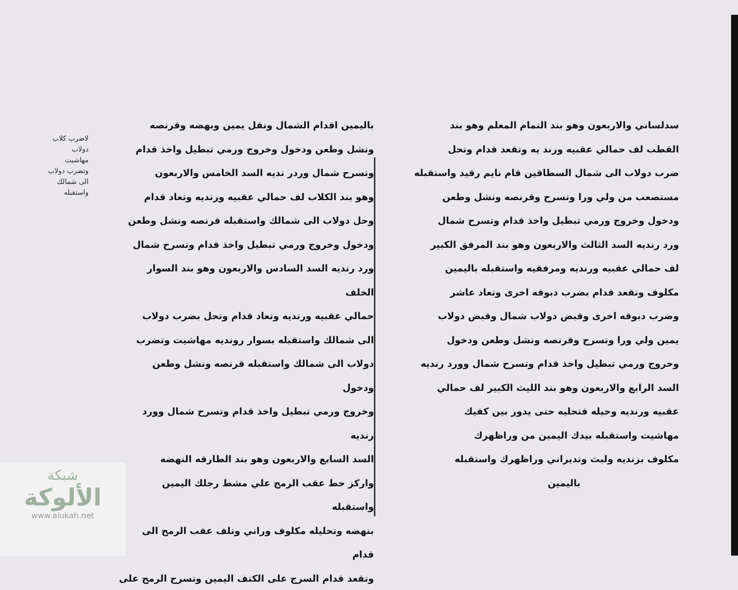سدلساني والاربعون وهو بند التمام المعلم وهو بند
القطب لف حمالي عقبيه ورند يه وتقعد قدام وتحل
ضرب دولاب الى شمال السطاقين قام نايم رقيد واستقبله
مستصعب من ولي ورا وتسرح وقرنصه ونشل وطعن
ودخول وخروج ورمي تبطيل واخذ قدام وتسرح شمال
ورد رنديه السد الثالث والاربعون وهو بند المرفق الكبير
لف حمالي عقبيه ورنديه ومرفقيه واستقبله باليمين
مكلوف ونقعد قدام بضرب دبوقه اخرى وتعاد عاشر
وضرب دبوقه اخرى وقبض دولاب شمال وقبض دولاب
يمين ولي ورا وتسرح وقرنصه ونشل وطعن ودخول
وخروج ورمي تبطيل واخذ قدام وتسرح شمال وورد رنديه
السد الرابع والاربعون وهو بند الليث الكبير لف حمالي
عقبيه ورنديه وحيله فتحليه حتى يدور بين كفيك
مهاشيت واستقبله بيدك اليمين من وراظهرك
مكلوف بزنديه ولبث وتديراني وراظهرك واستقبله
باليمين
باليمين اقدام الشمال ونقل يمين وبهضه وقرنصه
ونشل وطعن ودخول وخروج ورمي تبطيل واخذ قدام
وتسرح شمال وردر نديه السد الخامس والاربعون
وهو بند الكلاب لف حمالي عقبيه ورنديه وتعاد قدام
وحل دولاب الى شمالك واستقبله قرنصه ونشل وطعن
ودخول وخروج ورمي تبطيل واخذ قدام وتسرح شمال
ورد رنديه السد السادس والاربعون وهو بند السوار الخلف
حمالي عقبيه ورنديه وتعاد قدام وتحل بضرب دولاب
الى شمالك واستقبله بسوار رونديه مهاشيت وتضرب
دولاب الى شمالك واستقبله قرنصه ونشل وطعن ودخول
وخروج ورمي تبطيل واخذ قدام وتسرح شمال وورد رنديه
السد السابع والاربعون وهو بند الطارقه النهضه
واركز حط عقب الرمح علي مشط رجلك اليمين واستقبله
بنهضه وتحليله مكلوف وراني وتلف عقب الرمح الى قدام
وتقعد قدام السرج على الكتف اليمين وتسرح الرمح على
لاضرب كلاب دولاب
مهاشيت وتضرب دولاب
الى شمالك واستقبله
شبكة
الألوكة
www.alukah.net